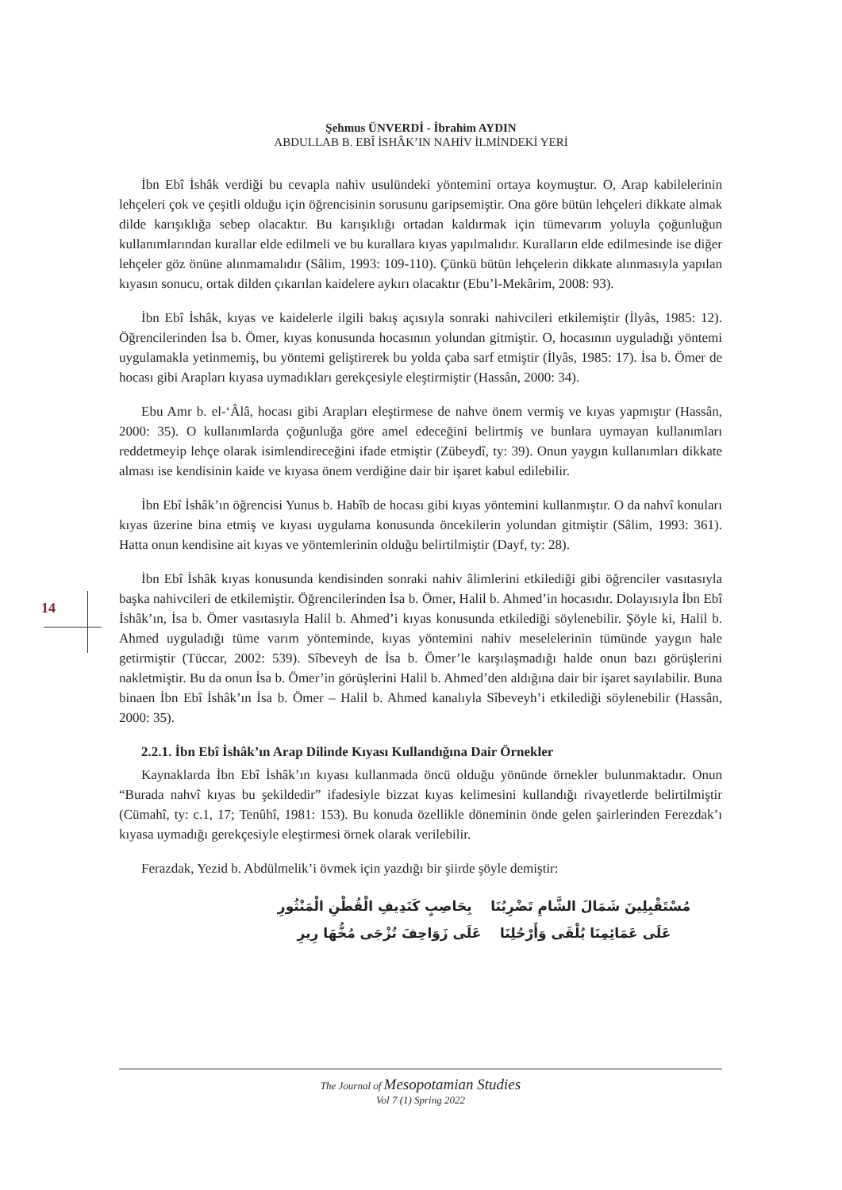Şehmus ÜNVERDİ - İbrahim AYDIN
ABDULLAB B. EBÎ İSHÂK’IN NAHİV İLMİNDEKİ YERİ
14
İbn Ebî İshâk verdiği bu cevapla nahiv usulündeki yöntemini ortaya koymuştur. O, Arap kabilelerinin lehçeleri çok ve çeşitli olduğu için öğrencisinin sorusunu garipsemiştir. Ona göre bütün lehçeleri dikkate almak dilde karışıklığa sebep olacaktır. Bu karışıklığı ortadan kaldırmak için tümevarım yoluyla çoğunluğun kullanımlarından kurallar elde edilmeli ve bu kurallara kıyas yapılmalıdır. Kuralların elde edilmesinde ise diğer lehçeler göz önüne alınmamalıdır (Sâlim, 1993: 109-110). Çünkü bütün lehçelerin dikkate alınmasıyla yapılan kıyasın sonucu, ortak dilden çıkarılan kaidelere aykırı olacaktır (Ebu’l-Mekârim, 2008: 93).
İbn Ebî İshâk, kıyas ve kaidelerle ilgili bakış açısıyla sonraki nahivcileri etkilemiştir (İlyâs, 1985: 12). Öğrencilerinden İsa b. Ömer, kıyas konusunda hocasının yolundan gitmiştir. O, hocasının uyguladığı yöntemi uygulamakla yetinmemiş, bu yöntemi geliştirerek bu yolda çaba sarf etmiştir (İlyâs, 1985: 17). İsa b. Ömer de hocası gibi Arapları kıyasa uymadıkları gerekçesiyle eleştirmiştir (Hassân, 2000: 34).
Ebu Amr b. el-‘Âlâ, hocası gibi Arapları eleştirmese de nahve önem vermiş ve kıyas yapmıştır (Hassân, 2000: 35). O kullanımlarda çoğunluğa göre amel edeceğini belirtmiş ve bunlara uymayan kullanımları reddetmeyip lehçe olarak isimlendireceğini ifade etmiştir (Zübeydî, ty: 39). Onun yaygın kullanımları dikkate alması ise kendisinin kaide ve kıyasa önem verdiğine dair bir işaret kabul edilebilir.
İbn Ebî İshâk’ın öğrencisi Yunus b. Habîb de hocası gibi kıyas yöntemini kullanmıştır. O da nahvî konuları kıyas üzerine bina etmiş ve kıyası uygulama konusunda öncekilerin yolundan gitmiştir (Sâlim, 1993: 361). Hatta onun kendisine ait kıyas ve yöntemlerinin olduğu belirtilmiştir (Dayf, ty: 28).
İbn Ebî İshâk kıyas konusunda kendisinden sonraki nahiv âlimlerini etkilediği gibi öğrenciler vasıtasıyla başka nahivcileri de etkilemiştir. Öğrencilerinden İsa b. Ömer, Halil b. Ahmed’in hocasıdır. Dolayısıyla İbn Ebî İshâk’ın, İsa b. Ömer vasıtasıyla Halil b. Ahmed’i kıyas konusunda etkilediği söylenebilir. Şöyle ki, Halil b. Ahmed uyguladığı tüme varım yönteminde, kıyas yöntemini nahiv meselelerinin tümünde yaygın hale getirmiştir (Tüccar, 2002: 539). Sîbeveyh de İsa b. Ömer’le karşılaşmadığı halde onun bazı görüşlerini nakletmiştir. Bu da onun İsa b. Ömer’in görüşlerini Halil b. Ahmed’den aldığına dair bir işaret sayılabilir. Buna binaen İbn Ebî İshâk’ın İsa b. Ömer – Halil b. Ahmed kanalıyla Sîbeveyh’i etkilediği söylenebilir (Hassân, 2000: 35).
2.2.1. İbn Ebî İshâk’ın Arap Dilinde Kıyası Kullandığına Dair Örnekler
Kaynaklarda İbn Ebî İshâk’ın kıyası kullanmada öncü olduğu yönünde örnekler bulunmaktadır. Onun “Burada nahvî kıyas bu şekildedir” ifadesiyle bizzat kıyas kelimesini kullandığı rivayetlerde belirtilmiştir (Cümahî, ty: c.1, 17; Tenûhî, 1981: 153). Bu konuda özellikle döneminin önde gelen şairlerinden Ferezdak’ı kıyasa uymadığı gerekçesiyle eleştirmesi örnek olarak verilebilir.
Ferazdak, Yezid b. Abdülmelik’i övmek için yazdığı bir şiirde şöyle demiştir:
مُسْتَقْبِلِينَ شَمَالَ الشَّامِ تَضْرِبُنَا بِحَاصِبٍ كَنَدِيفِ الْقُطْنِ الْمَنْثُورِ
عَلَى عَمَائِمِنَا يُلْقَى وَأَرْحُلِنَا عَلَى زَوَاحِفَ تُزْجَى مُخُّهَا رِيرِ
The Journal of Mesopotamian Studies
Vol 7 (1) Spring 2022